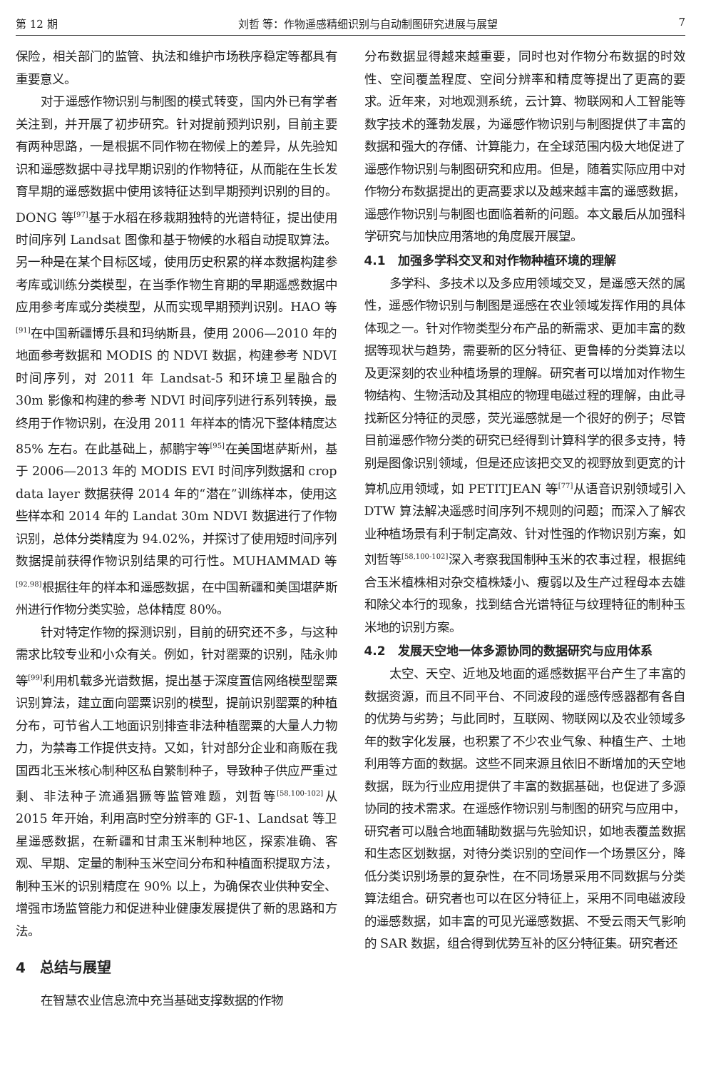第 12 期 刘哲 等：作物遥感精细识别与自动制图研究进展与展望 7
保险，相关部门的监管、执法和维护市场秩序稳定等都具有重要意义。
对于遥感作物识别与制图的模式转变，国内外已有学者关注到，并开展了初步研究。针对提前预判识别，目前主要有两种思路，一是根据不同作物在物候上的差异，从先验知识和遥感数据中寻找早期识别的作物特征，从而能在生长发育早期的遥感数据中使用该特征达到早期预判识别的目的。DONG 等<sup>[97]</sup>基于水稻在移栽期独特的光谱特征，提出使用时间序列 Landsat 图像和基于物候的水稻自动提取算法。另一种是在某个目标区域，使用历史积累的样本数据构建参考库或训练分类模型，在当季作物生育期的早期遥感数据中应用参考库或分类模型，从而实现早期预判识别。HAO 等<sup>[91]</sup>在中国新疆博乐县和玛纳斯县，使用 2006—2010 年的地面参考数据和 MODIS 的 NDVI 数据，构建参考 NDVI 时间序列，对 2011 年 Landsat-5 和环境卫星融合的 30m 影像和构建的参考 NDVI 时间序列进行系列转换，最终用于作物识别，在没用 2011 年样本的情况下整体精度达 85% 左右。在此基础上，郝鹏宇等<sup>[95]</sup>在美国堪萨斯州，基于 2006—2013 年的 MODIS EVI 时间序列数据和 crop data layer 数据获得 2014 年的“潜在”训练样本，使用这些样本和 2014 年的 Landat 30m NDVI 数据进行了作物识别，总体分类精度为 94.02%，并探讨了使用短时间序列数据提前获得作物识别结果的可行性。MUHAMMAD 等<sup>[92,98]</sup>根据往年的样本和遥感数据，在中国新疆和美国堪萨斯州进行作物分类实验，总体精度 80%。
针对特定作物的探测识别，目前的研究还不多，与这种需求比较专业和小众有关。例如，针对罂粟的识别，陆永帅等<sup>[99]</sup>利用机载多光谱数据，提出基于深度置信网络模型罂粟识别算法，建立面向罂粟识别的模型，提前识别罂粟的种植分布，可节省人工地面识别排查非法种植罂粟的大量人力物力，为禁毒工作提供支持。又如，针对部分企业和商贩在我国西北玉米核心制种区私自繁制种子，导致种子供应严重过剩、非法种子流通猖獗等监管难题，刘哲等<sup>[58,100-102]</sup>从 2015 年开始，利用高时空分辨率的 GF-1、Landsat 等卫星遥感数据，在新疆和甘肃玉米制种地区，探索准确、客观、早期、定量的制种玉米空间分布和种植面积提取方法，制种玉米的识别精度在 90% 以上，为确保农业供种安全、增强市场监管能力和促进种业健康发展提供了新的思路和方法。
4　总结与展望
在智慧农业信息流中充当基础支撑数据的作物
分布数据显得越来越重要，同时也对作物分布数据的时效性、空间覆盖程度、空间分辨率和精度等提出了更高的要求。近年来，对地观测系统，云计算、物联网和人工智能等数字技术的蓬勃发展，为遥感作物识别与制图提供了丰富的数据和强大的存储、计算能力，在全球范围内极大地促进了遥感作物识别与制图研究和应用。但是，随着实际应用中对作物分布数据提出的更高要求以及越来越丰富的遥感数据，遥感作物识别与制图也面临着新的问题。本文最后从加强科学研究与加快应用落地的角度展开展望。
4.1　加强多学科交叉和对作物种植环境的理解
多学科、多技术以及多应用领域交叉，是遥感天然的属性，遥感作物识别与制图是遥感在农业领域发挥作用的具体体现之一。针对作物类型分布产品的新需求、更加丰富的数据等现状与趋势，需要新的区分特征、更鲁棒的分类算法以及更深刻的农业种植场景的理解。研究者可以增加对作物生物结构、生物活动及其相应的物理电磁过程的理解，由此寻找新区分特征的灵感，荧光遥感就是一个很好的例子；尽管目前遥感作物分类的研究已经得到计算科学的很多支持，特别是图像识别领域，但是还应该把交叉的视野放到更宽的计算机应用领域，如 PETITJEAN 等<sup>[77]</sup>从语音识别领域引入 DTW 算法解决遥感时间序列不规则的问题；而深入了解农业种植场景有利于制定高效、针对性强的作物识别方案，如刘哲等<sup>[58,100-102]</sup>深入考察我国制种玉米的农事过程，根据纯合玉米植株相对杂交植株矮小、瘦弱以及生产过程母本去雄和除父本行的现象，找到结合光谱特征与纹理特征的制种玉米地的识别方案。
4.2　发展天空地一体多源协同的数据研究与应用体系
太空、天空、近地及地面的遥感数据平台产生了丰富的数据资源，而且不同平台、不同波段的遥感传感器都有各自的优势与劣势；与此同时，互联网、物联网以及农业领域多年的数字化发展，也积累了不少农业气象、种植生产、土地利用等方面的数据。这些不同来源且依旧不断增加的天空地数据，既为行业应用提供了丰富的数据基础，也促进了多源协同的技术需求。在遥感作物识别与制图的研究与应用中，研究者可以融合地面辅助数据与先验知识，如地表覆盖数据和生态区划数据，对待分类识别的空间作一个场景区分，降低分类识别场景的复杂性，在不同场景采用不同数据与分类算法组合。研究者也可以在区分特征上，采用不同电磁波段的遥感数据，如丰富的可见光遥感数据、不受云雨天气影响的 SAR 数据，组合得到优势互补的区分特征集。研究者还